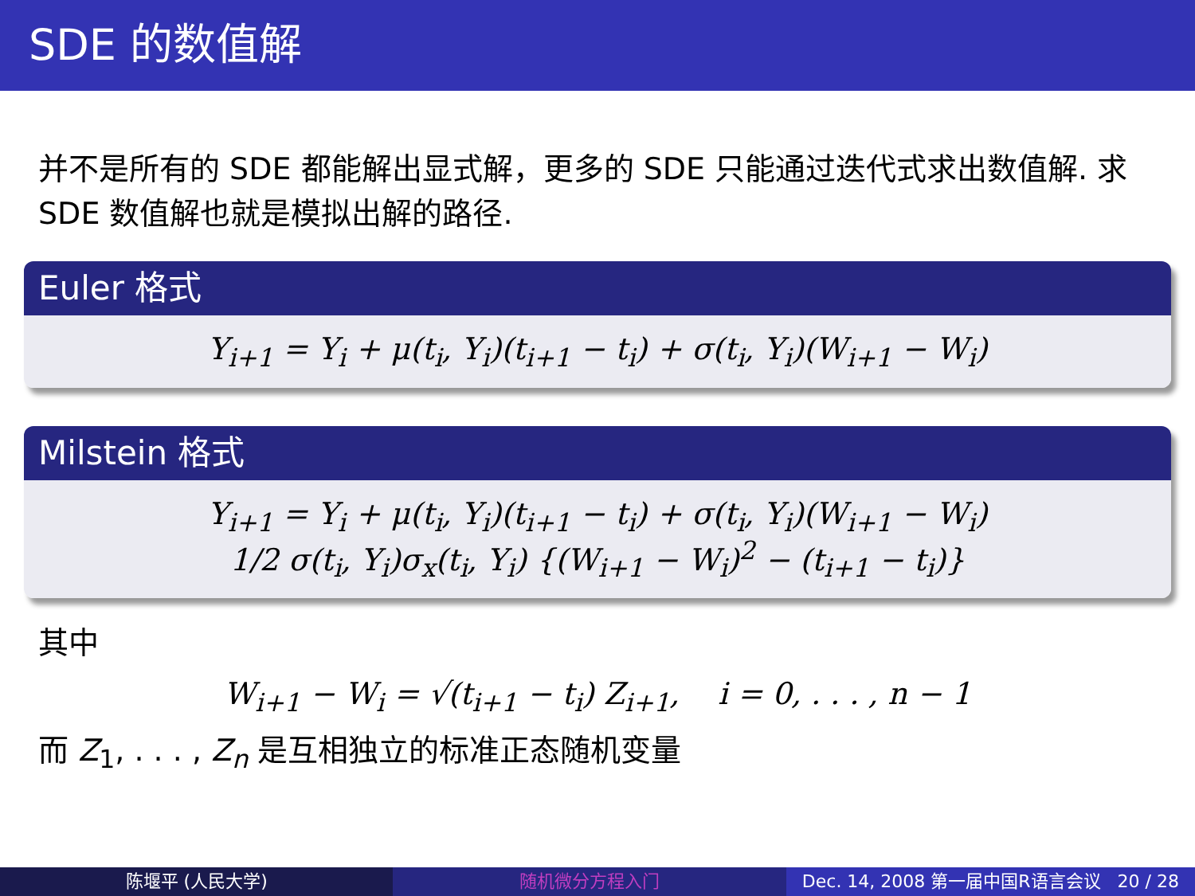SDE 的数值解
并不是所有的 SDE 都能解出显式解，更多的 SDE 只能通过迭代式求出数值解. 求 SDE 数值解也就是模拟出解的路径.
Euler 格式
Y<sub>i+1</sub> = Y<sub>i</sub> + μ(t<sub>i</sub>, Y<sub>i</sub>)(t<sub>i+1</sub> − t<sub>i</sub>) + σ(t<sub>i</sub>, Y<sub>i</sub>)(W<sub>i+1</sub> − W<sub>i</sub>)
Milstein 格式
Y<sub>i+1</sub> = Y<sub>i</sub> + μ(t<sub>i</sub>, Y<sub>i</sub>)(t<sub>i+1</sub> − t<sub>i</sub>) + σ(t<sub>i</sub>, Y<sub>i</sub>)(W<sub>i+1</sub> − W<sub>i</sub>)
1/2 σ(t<sub>i</sub>, Y<sub>i</sub>)σ<sub>x</sub>(t<sub>i</sub>, Y<sub>i</sub>) {(W<sub>i+1</sub> − W<sub>i</sub>)<sup>2</sup> − (t<sub>i+1</sub> − t<sub>i</sub>)}
其中
W<sub>i+1</sub> − W<sub>i</sub> = √(t<sub>i+1</sub> − t<sub>i</sub>) Z<sub>i+1</sub>, i = 0, . . . , n − 1
而 Z<sub>1</sub>, . . . , Z<sub>n</sub> 是互相独立的标准正态随机变量
陈堰平 (人民大学) 随机微分方程入门 Dec. 14, 2008 第一届中国R语言会议 20 / 28